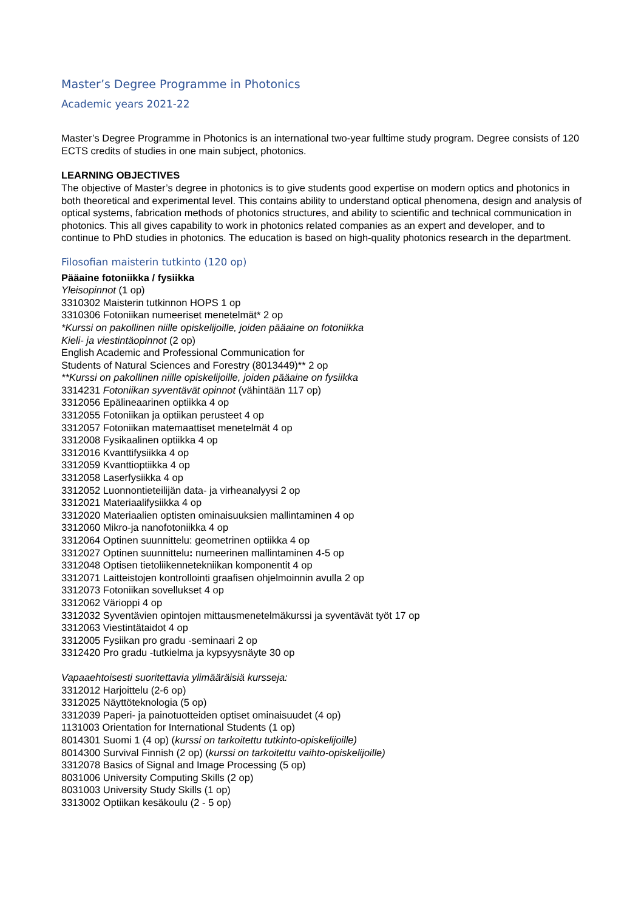Master’s Degree Programme in Photonics
Academic years 2021-22
Master’s Degree Programme in Photonics is an international two-year fulltime study program. Degree consists of 120 ECTS credits of studies in one main subject, photonics.
LEARNING OBJECTIVES
The objective of Master’s degree in photonics is to give students good expertise on modern optics and photonics in both theoretical and experimental level. This contains ability to understand optical phenomena, design and analysis of optical systems, fabrication methods of photonics structures, and ability to scientific and technical communication in photonics. This all gives capability to work in photonics related companies as an expert and developer, and to continue to PhD studies in photonics. The education is based on high-quality photonics research in the department.
Filosofian maisterin tutkinto (120 op)
Pääaine fotoniikka / fysiikka
Yleisopinnot (1 op)
3310302 Maisterin tutkinnon HOPS 1 op
3310306 Fotoniikan numeeriset menetelmät* 2 op
*Kurssi on pakollinen niille opiskelijoille, joiden pääaine on fotoniikka
Kieli- ja viestintäopinnot (2 op)
English Academic and Professional Communication for
Students of Natural Sciences and Forestry (8013449)** 2 op
**Kurssi on pakollinen niille opiskelijoille, joiden pääaine on fysiikka
3314231 Fotoniikan syventävät opinnot (vähintään 117 op)
3312056 Epälineaarinen optiikka 4 op
3312055 Fotoniikan ja optiikan perusteet 4 op
3312057 Fotoniikan matemaattiset menetelmät 4 op
3312008 Fysikaalinen optiikka 4 op
3312016 Kvanttifysiikka 4 op
3312059 Kvanttioptiikka 4 op
3312058 Laserfysiikka 4 op
3312052 Luonnontieteilijän data- ja virheanalyysi 2 op
3312021 Materiaalifysiikka 4 op
3312020 Materiaalien optisten ominaisuuksien mallintaminen 4 op
3312060 Mikro-ja nanofotoniikka 4 op
3312064 Optinen suunnittelu: geometrinen optiikka 4 op
3312027 Optinen suunnittelu: numeerinen mallintaminen 4-5 op
3312048 Optisen tietoliikennetekniikan komponentit 4 op
3312071 Laitteistojen kontrollointi graafisen ohjelmoinnin avulla 2 op
3312073 Fotoniikan sovellukset 4 op
3312062 Värioppi 4 op
3312032 Syventävien opintojen mittausmenetelmäkurssi ja syventävät työt 17 op
3312063 Viestintätaidot 4 op
3312005 Fysiikan pro gradu -seminaari 2 op
3312420 Pro gradu -tutkielma ja kypsyysnäyte 30 op
Vapaaehtoisesti suoritettavia ylimääräisiä kursseja:
3312012 Harjoittelu (2-6 op)
3312025 Näyttöteknologia (5 op)
3312039 Paperi- ja painotuotteiden optiset ominaisuudet (4 op)
1131003 Orientation for International Students (1 op)
8014301 Suomi 1 (4 op) (kurssi on tarkoitettu tutkinto-opiskelijoille)
8014300 Survival Finnish (2 op) (kurssi on tarkoitettu vaihto-opiskelijoille)
3312078 Basics of Signal and Image Processing (5 op)
8031006 University Computing Skills (2 op)
8031003 University Study Skills (1 op)
3313002 Optiikan kesäkoulu (2 - 5 op)